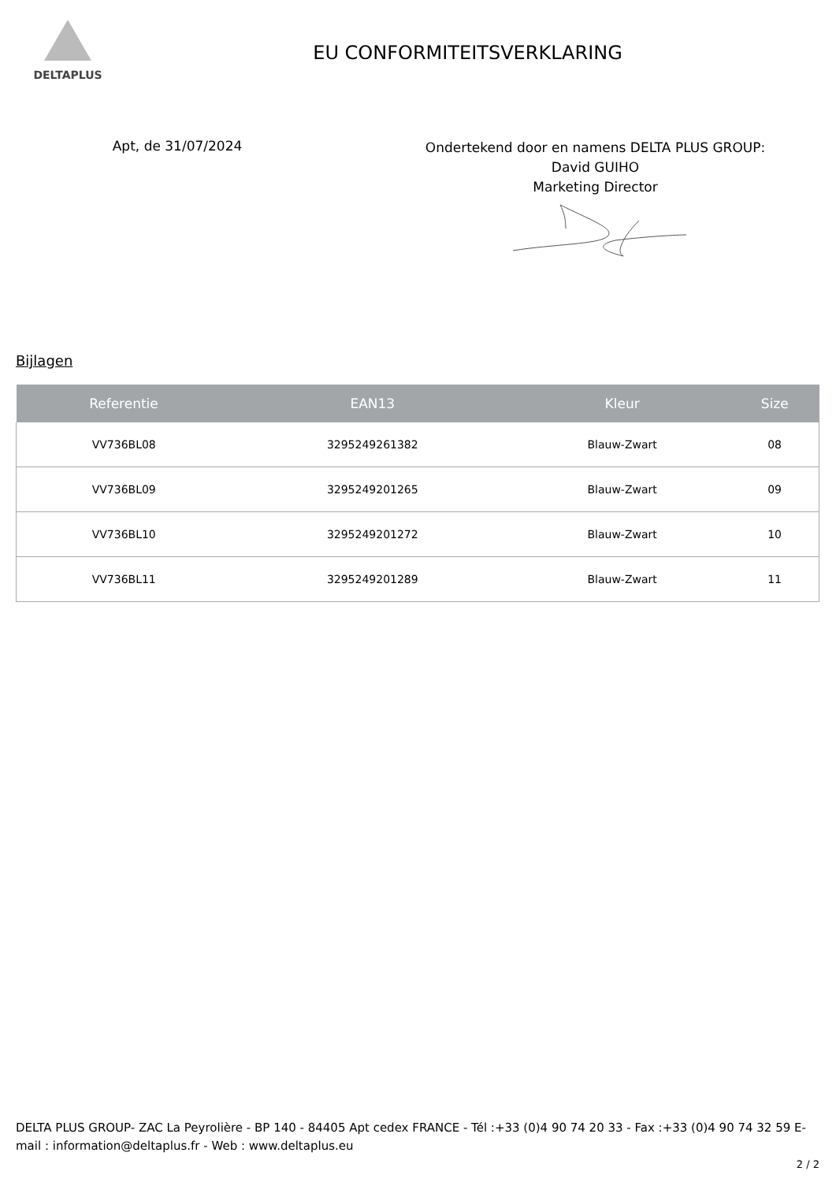DELTAPLUS
EU CONFORMITEITSVERKLARING
Apt, de 31/07/2024
Ondertekend door en namens DELTA PLUS GROUP:
David GUIHO
Marketing Director
Bijlagen
| Referentie | EAN13 | Kleur | Size |
| --- | --- | --- | --- |
| VV736BL08 | 3295249261382 | Blauw-Zwart | 08 |
| VV736BL09 | 3295249201265 | Blauw-Zwart | 09 |
| VV736BL10 | 3295249201272 | Blauw-Zwart | 10 |
| VV736BL11 | 3295249201289 | Blauw-Zwart | 11 |
DELTA PLUS GROUP- ZAC La Peyrolière - BP 140 - 84405 Apt cedex FRANCE - Tél :+33 (0)4 90 74 20 33 - Fax :+33 (0)4 90 74 32 59 E-mail : information@deltaplus.fr - Web : www.deltaplus.eu
2 / 2